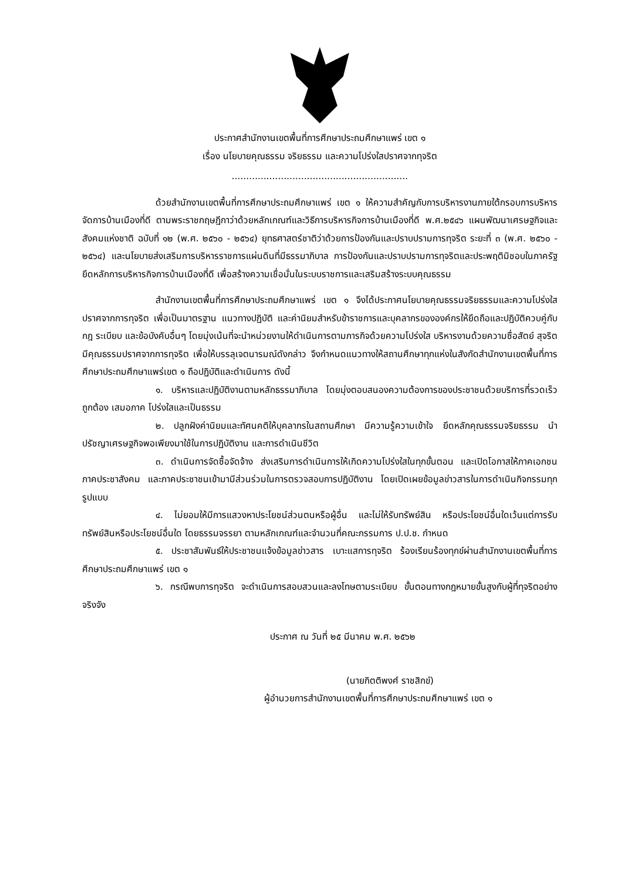ประกาศสำนักงานเขตพื้นที่การศึกษาประถมศึกษาแพร่ เขต ๑
เรื่อง นโยบายคุณธรรม จริยธรรม และความโปร่งใสปราศจากทุจริต
.............................................................
ด้วยสำนักงานเขตพื้นที่การศึกษาประถมศึกษาแพร่ เขต ๑ ให้ความสำคัญกับการบริหารงานภายใต้กรอบการบริหารจัดการบ้านเมืองที่ดี ตามพระราชกฤษฎีกาว่าด้วยหลักเกณฑ์และวิธีการบริหารกิจการบ้านเมืองที่ดี พ.ศ.๒๕๔๖ แผนพัฒนาเศรษฐกิจและสังคมแห่งชาติ ฉบับที่ ๑๒ (พ.ศ. ๒๕๖๐ - ๒๕๖๔) ยุทธศาสตร์ชาติว่าด้วยการป้องกันและปราบปรามการทุจริต ระยะที่ ๓ (พ.ศ. ๒๕๖๐ - ๒๕๖๔) และนโยบายส่งเสริมการบริหารราชการแผ่นดินที่มีธรรมาภิบาล การป้องกันและปราบปรามการทุจริตและประพฤติมิชอบในภาครัฐ ยึดหลักการบริหารกิจการบ้านเมืองที่ดี เพื่อสร้างความเชื่อมั่นในระบบราชการและเสริมสร้างระบบคุณธรรม
สำนักงานเขตพื้นที่การศึกษาประถมศึกษาแพร่ เขต ๑ จึงได้ประกาศนโยบายคุณธรรมจริยธรรมและความโปร่งใสปราศจากการทุจริต เพื่อเป็นมาตรฐาน แนวทางปฏิบัติ และค่านิยมสำหรับข้าราชการและบุคลากรขององค์กรให้ยึดถือและปฏิบัติควบคู่กับ กฎ ระเบียบ และข้อบังคับอื่นๆ โดยมุ่งเน้นที่จะนำหน่วยงานให้ดำเนินการตามภารกิจด้วยความโปร่งใส บริหารงานด้วยความซื่อสัตย์ สุจริต มีคุณธรรมปราศจากการทุจริต เพื่อให้บรรลุเจตนารมณ์ดังกล่าว จึงกำหนดแนวทางให้สถานศึกษาทุกแห่งในสังกัดสำนักงานเขตพื้นที่การศึกษาประถมศึกษาแพร่เขต ๑ ถือปฏิบัติและดำเนินการ ดังนี้
๑. บริหารและปฏิบัติงานตามหลักธรรมาภิบาล โดยมุ่งตอบสนองความต้องการของประชาชนด้วยบริการที่รวดเร็ว ถูกต้อง เสมอภาค โปร่งใสและเป็นธรรม
๒. ปลูกฝังค่านิยมและทัศนคติให้บุคลากรในสถานศึกษา มีความรู้ความเข้าใจ ยึดหลักคุณธรรมจริยธรรม นำปรัชญาเศรษฐกิจพอเพียงมาใช้ในการปฏิบัติงาน และการดำเนินชีวิต
๓. ดำเนินการจัดซื้อจัดจ้าง ส่งเสริมการดำเนินการให้เกิดความโปร่งใสในทุกขั้นตอน และเปิดโอกาสให้ภาคเอกชน ภาคประชาสังคม และภาคประชาชนเข้ามามีส่วนร่วมในการตรวจสอบการปฏิบัติงาน โดยเปิดเผยข้อมูลข่าวสารในการดำเนินกิจกรรมทุกรูปแบบ
๔. ไม่ยอมให้มีการแสวงหาประโยชน์ส่วนตนหรือผู้อื่น และไม่ให้รับทรัพย์สิน หรือประโยชน์อื่นใดเว้นแต่การรับทรัพย์สินหรือประโยชน์อื่นใด โดยธรรมจรรยา ตามหลักเกณฑ์และจำนวนที่คณะกรรมการ ป.ป.ช. กำหนด
๕. ประชาสัมพันธ์ให้ประชาชนแจ้งข้อมูลข่าวสาร เบาะแสการทุจริต ร้องเรียนร้องทุกข์ผ่านสำนักงานเขตพื้นที่การศึกษาประถมศึกษาแพร่ เขต ๑
๖. กรณีพบการทุจริต จะดำเนินการสอบสวนและลงโทษตามระเบียบ ขั้นตอนทางกฎหมายขั้นสูงกับผู้ที่ทุจริตอย่างจริงจัง
ประกาศ ณ วันที่ ๒๕ มีนาคม พ.ศ. ๒๕๖๒
(นายกิตติพงศ์ ราชสิกข์)
ผู้อำนวยการสำนักงานเขตพื้นที่การศึกษาประถมศึกษาแพร่ เขต ๑